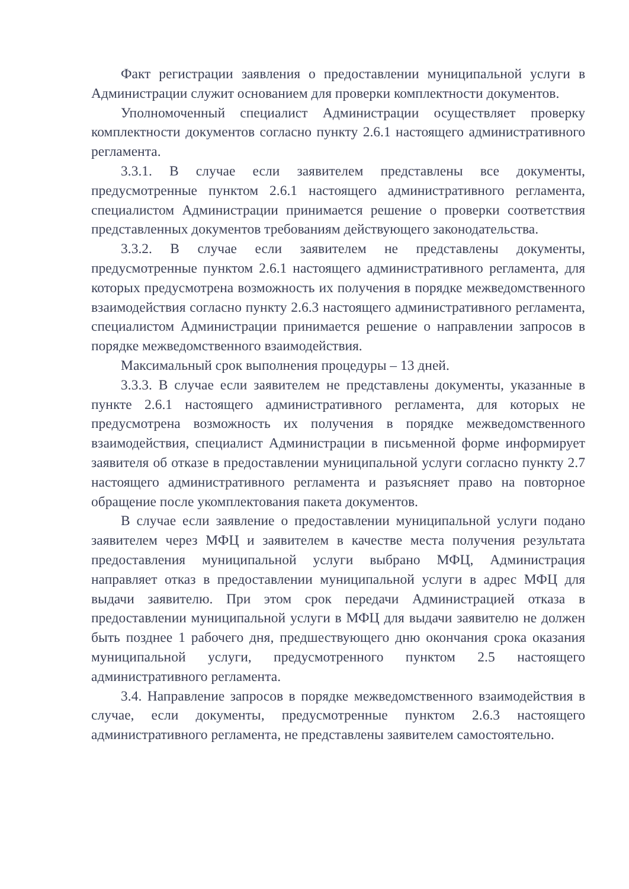Факт регистрации заявления о предоставлении муниципальной услуги в Администрации служит основанием для проверки комплектности документов.
Уполномоченный специалист Администрации осуществляет проверку комплектности документов согласно пункту 2.6.1 настоящего административного регламента.
3.3.1. В случае если заявителем представлены все документы, предусмотренные пунктом 2.6.1 настоящего административного регламента, специалистом Администрации принимается решение о проверки соответствия представленных документов требованиям действующего законодательства.
3.3.2. В случае если заявителем не представлены документы, предусмотренные пунктом 2.6.1 настоящего административного регламента, для которых предусмотрена возможность их получения в порядке межведомственного взаимодействия согласно пункту 2.6.3 настоящего административного регламента, специалистом Администрации принимается решение о направлении запросов в порядке межведомственного взаимодействия.
Максимальный срок выполнения процедуры – 13 дней.
3.3.3. В случае если заявителем не представлены документы, указанные в пункте 2.6.1 настоящего административного регламента, для которых не предусмотрена возможность их получения в порядке межведомственного взаимодействия, специалист Администрации в письменной форме информирует заявителя об отказе в предоставлении муниципальной услуги согласно пункту 2.7 настоящего административного регламента и разъясняет право на повторное обращение после укомплектования пакета документов.
В случае если заявление о предоставлении муниципальной услуги подано заявителем через МФЦ и заявителем в качестве места получения результата предоставления муниципальной услуги выбрано МФЦ, Администрация направляет отказ в предоставлении муниципальной услуги в адрес МФЦ для выдачи заявителю. При этом срок передачи Администрацией отказа в предоставлении муниципальной услуги в МФЦ для выдачи заявителю не должен быть позднее 1 рабочего дня, предшествующего дню окончания срока оказания муниципальной услуги, предусмотренного пунктом 2.5 настоящего административного регламента.
3.4. Направление запросов в порядке межведомственного взаимодействия в случае, если документы, предусмотренные пунктом 2.6.3 настоящего административного регламента, не представлены заявителем самостоятельно.